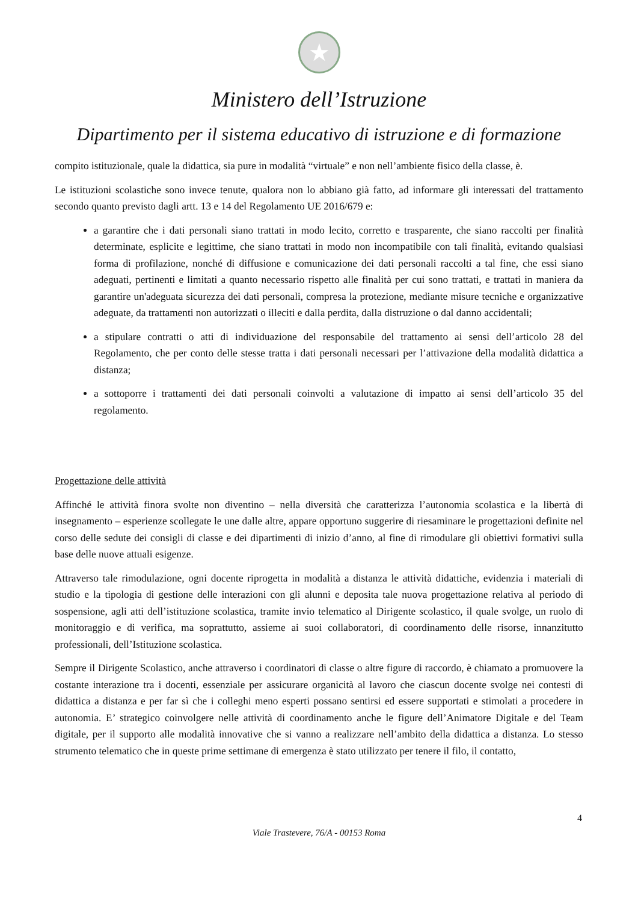★
Ministero dell’Istruzione
Dipartimento per il sistema educativo di istruzione e di formazione
compito istituzionale, quale la didattica, sia pure in modalità “virtuale” e non nell’ambiente fisico della classe, è.
Le istituzioni scolastiche sono invece tenute, qualora non lo abbiano già fatto, ad informare gli interessati del trattamento secondo quanto previsto dagli artt. 13 e 14 del Regolamento UE 2016/679 e:
a garantire che i dati personali siano trattati in modo lecito, corretto e trasparente, che siano raccolti per finalità determinate, esplicite e legittime, che siano trattati in modo non incompatibile con tali finalità, evitando qualsiasi forma di profilazione, nonché di diffusione e comunicazione dei dati personali raccolti a tal fine, che essi siano adeguati, pertinenti e limitati a quanto necessario rispetto alle finalità per cui sono trattati, e trattati in maniera da garantire un'adeguata sicurezza dei dati personali, compresa la protezione, mediante misure tecniche e organizzative adeguate, da trattamenti non autorizzati o illeciti e dalla perdita, dalla distruzione o dal danno accidentali;
a stipulare contratti o atti di individuazione del responsabile del trattamento ai sensi dell’articolo 28 del Regolamento, che per conto delle stesse tratta i dati personali necessari per l’attivazione della modalità didattica a distanza;
a sottoporre i trattamenti dei dati personali coinvolti a valutazione di impatto ai sensi dell’articolo 35 del regolamento.
Progettazione delle attività
Affinché le attività finora svolte non diventino – nella diversità che caratterizza l’autonomia scolastica e la libertà di insegnamento – esperienze scollegate le une dalle altre, appare opportuno suggerire di riesaminare le progettazioni definite nel corso delle sedute dei consigli di classe e dei dipartimenti di inizio d’anno, al fine di rimodulare gli obiettivi formativi sulla base delle nuove attuali esigenze.
Attraverso tale rimodulazione, ogni docente riprogetta in modalità a distanza le attività didattiche, evidenzia i materiali di studio e la tipologia di gestione delle interazioni con gli alunni e deposita tale nuova progettazione relativa al periodo di sospensione, agli atti dell’istituzione scolastica, tramite invio telematico al Dirigente scolastico, il quale svolge, un ruolo di monitoraggio e di verifica, ma soprattutto, assieme ai suoi collaboratori, di coordinamento delle risorse, innanzitutto professionali, dell’Istituzione scolastica.
Sempre il Dirigente Scolastico, anche attraverso i coordinatori di classe o altre figure di raccordo, è chiamato a promuovere la costante interazione tra i docenti, essenziale per assicurare organicità al lavoro che ciascun docente svolge nei contesti di didattica a distanza e per far sì che i colleghi meno esperti possano sentirsi ed essere supportati e stimolati a procedere in autonomia. E’ strategico coinvolgere nelle attività di coordinamento anche le figure dell’Animatore Digitale e del Team digitale, per il supporto alle modalità innovative che si vanno a realizzare nell’ambito della didattica a distanza. Lo stesso strumento telematico che in queste prime settimane di emergenza è stato utilizzato per tenere il filo, il contatto,
4
Viale Trastevere, 76/A - 00153 Roma